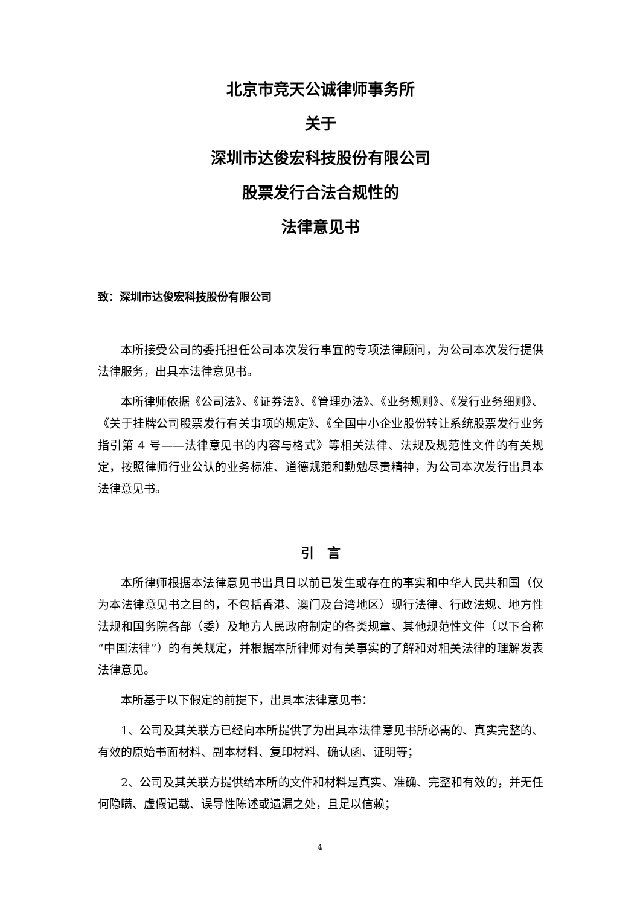北京市竞天公诚律师事务所
关于
深圳市达俊宏科技股份有限公司
股票发行合法合规性的
法律意见书
致：深圳市达俊宏科技股份有限公司
本所接受公司的委托担任公司本次发行事宜的专项法律顾问，为公司本次发行提供法律服务，出具本法律意见书。
本所律师依据《公司法》、《证券法》、《管理办法》、《业务规则》、《发行业务细则》、《关于挂牌公司股票发行有关事项的规定》、《全国中小企业股份转让系统股票发行业务指引第 4 号——法律意见书的内容与格式》等相关法律、法规及规范性文件的有关规定，按照律师行业公认的业务标准、道德规范和勤勉尽责精神，为公司本次发行出具本法律意见书。
引　言
本所律师根据本法律意见书出具日以前已发生或存在的事实和中华人民共和国（仅为本法律意见书之目的，不包括香港、澳门及台湾地区）现行法律、行政法规、地方性法规和国务院各部（委）及地方人民政府制定的各类规章、其他规范性文件（以下合称“中国法律”）的有关规定，并根据本所律师对有关事实的了解和对相关法律的理解发表法律意见。
本所基于以下假定的前提下，出具本法律意见书：
1、公司及其关联方已经向本所提供了为出具本法律意见书所必需的、真实完整的、有效的原始书面材料、副本材料、复印材料、确认函、证明等；
2、公司及其关联方提供给本所的文件和材料是真实、准确、完整和有效的，并无任何隐瞒、虚假记载、误导性陈述或遗漏之处，且足以信赖；
4